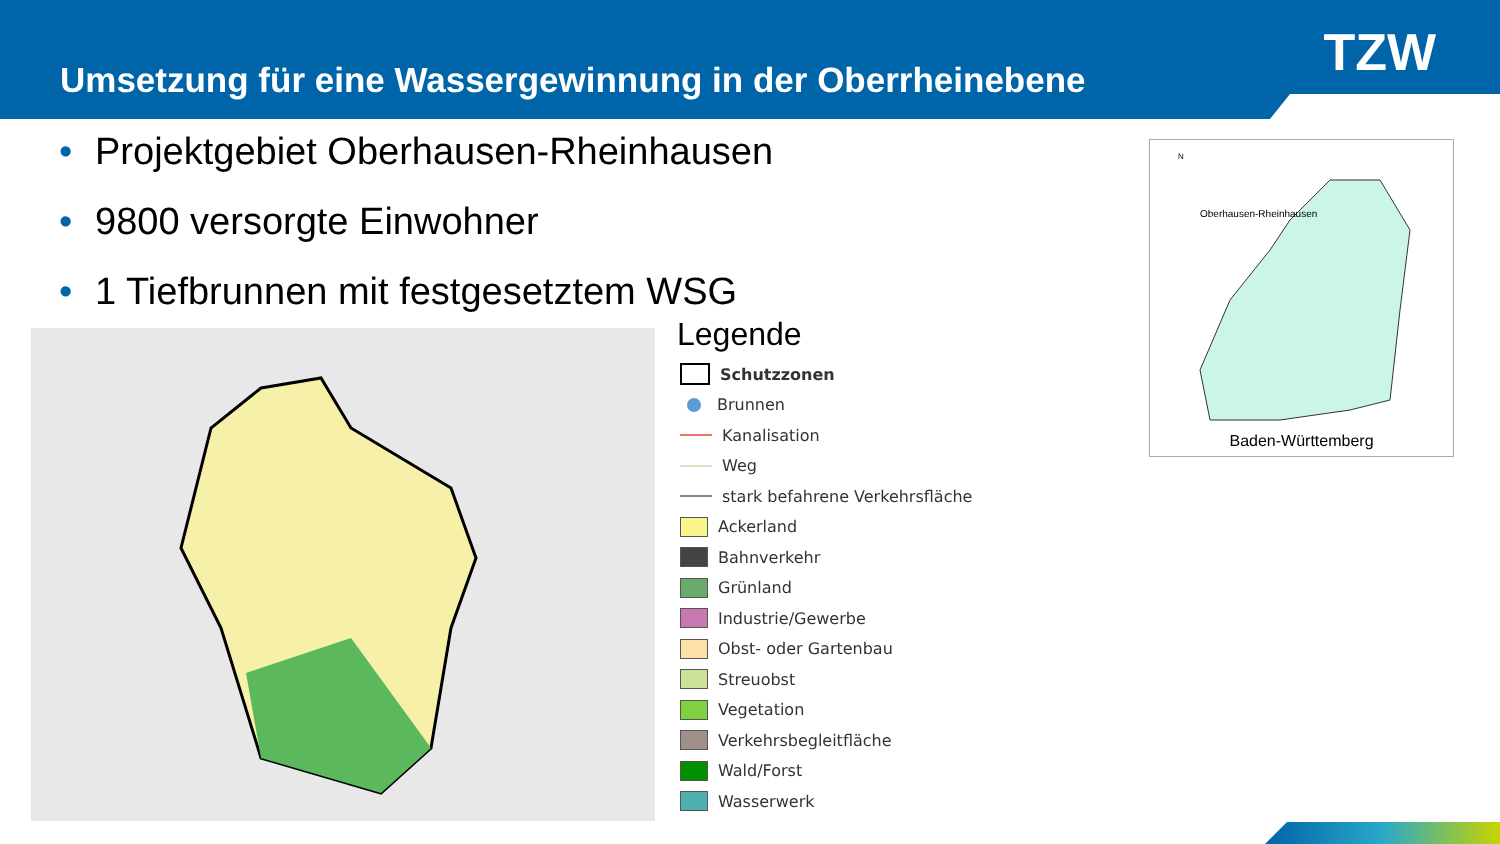Umsetzung für eine Wassergewinnung in der Oberrheinebene
TZW
• Projektgebiet Oberhausen-Rheinhausen
• 9800 versorgte Einwohner
• 1 Tiefbrunnen mit festgesetztem WSG
Legende
Schutzzonen
Brunnen
Kanalisation
Weg
stark befahrene Verkehrsfläche
Ackerland
Bahnverkehr
Grünland
Industrie/Gewerbe
Obst- oder Gartenbau
Streuobst
Vegetation
Verkehrsbegleitfläche
Wald/Forst
Wasserwerk
N
Oberhausen-Rheinhausen
Baden-Württemberg